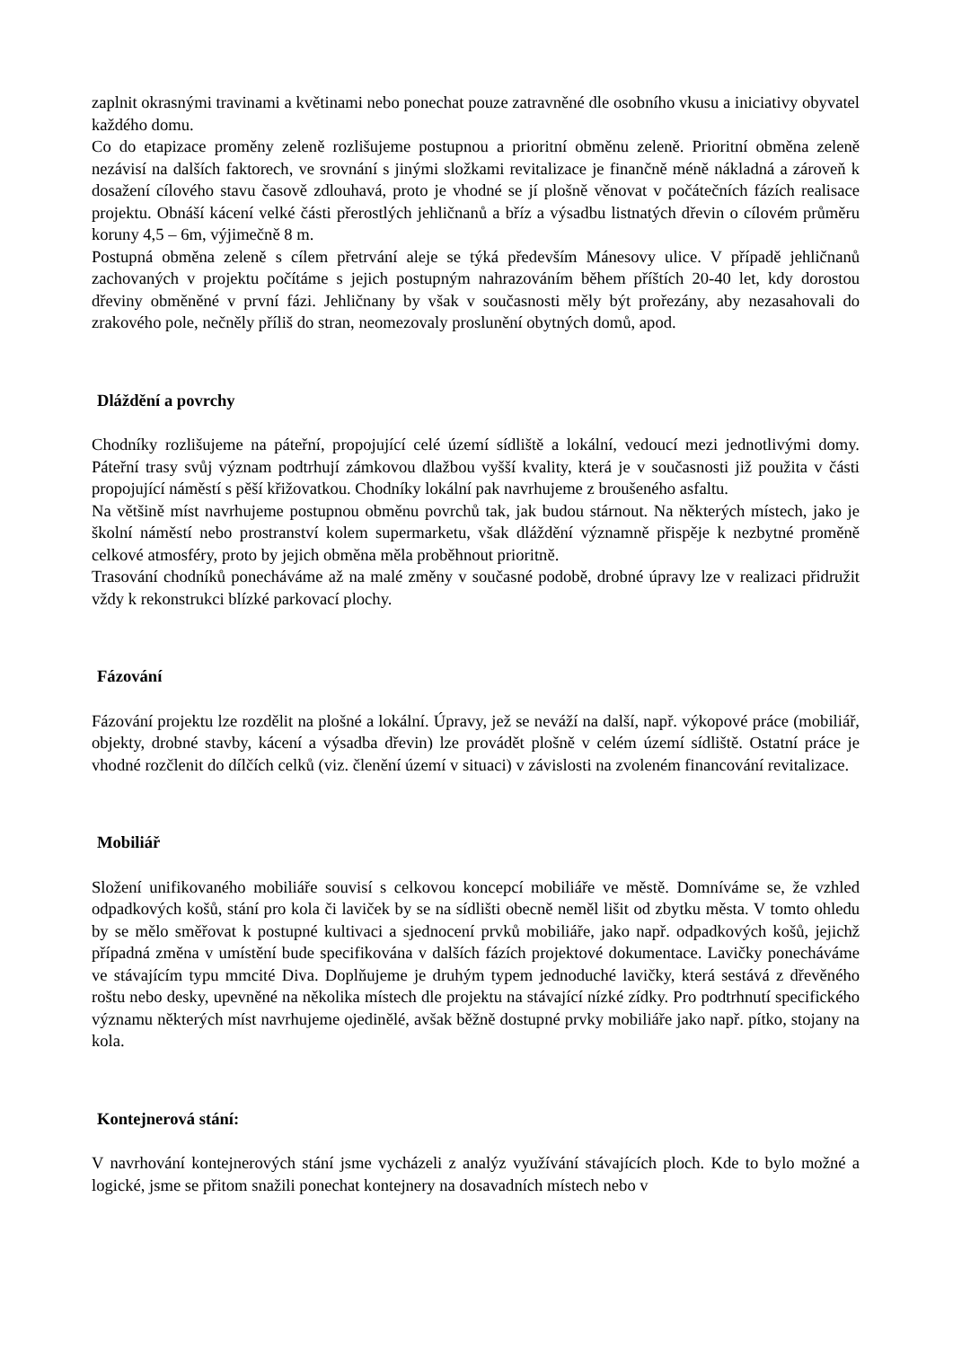zaplnit okrasnými travinami a květinami nebo ponechat pouze zatravněné dle osobního vkusu a iniciativy obyvatel každého domu.
Co do etapizace proměny zeleně rozlišujeme postupnou a prioritní obměnu zeleně. Prioritní obměna zeleně nezávisí na dalších faktorech, ve srovnání s jinými složkami revitalizace je finančně méně nákladná a zároveň k dosažení cílového stavu časově zdlouhavá, proto je vhodné se jí plošně věnovat v počátečních fázích realisace projektu. Obnáší kácení velké části přerostlých jehličnanů a bříz a výsadbu listnatých dřevin o cílovém průměru koruny 4,5 – 6m, výjimečně 8 m.
Postupná obměna zeleně s cílem přetrvání aleje se týká především Mánesovy ulice. V případě jehličnanů zachovaných v projektu počítáme s jejich postupným nahrazováním během příštích 20-40 let, kdy dorostou dřeviny obměněné v první fázi. Jehličnany by však v současnosti měly být prořezány, aby nezasahovali do zrakového pole, nečněly příliš do stran, neomezovaly proslunění obytných domů, apod.
Dláždění a povrchy
Chodníky rozlišujeme na páteřní, propojující celé území sídliště a lokální, vedoucí mezi jednotlivými domy. Páteřní trasy svůj význam podtrhují zámkovou dlažbou vyšší kvality, která je v současnosti již použita v části propojující náměstí s pěší křižovatkou. Chodníky lokální pak navrhujeme z broušeného asfaltu.
Na většině míst navrhujeme postupnou obměnu povrchů tak, jak budou stárnout. Na některých místech, jako je školní náměstí nebo prostranství kolem supermarketu, však dláždění významně přispěje k nezbytné proměně celkové atmosféry, proto by jejich obměna měla proběhnout prioritně.
Trasování chodníků ponecháváme až na malé změny v současné podobě, drobné úpravy lze v realizaci přidružit vždy k rekonstrukci blízké parkovací plochy.
Fázování
Fázování projektu lze rozdělit na plošné a lokální. Úpravy, jež se neváží na další, např. výkopové práce (mobiliář, objekty, drobné stavby, kácení a výsadba dřevin) lze provádět plošně v celém území sídliště. Ostatní práce je vhodné rozčlenit do dílčích celků (viz. členění území v situaci) v závislosti na zvoleném financování revitalizace.
Mobiliář
Složení unifikovaného mobiliáře souvisí s celkovou koncepcí mobiliáře ve městě. Domníváme se, že vzhled odpadkových košů, stání pro kola či laviček by se na sídlišti obecně neměl lišit od zbytku města. V tomto ohledu by se mělo směřovat k postupné kultivaci a sjednocení prvků mobiliáře, jako např. odpadkových košů, jejichž případná změna v umístění bude specifikována v dalších fázích projektové dokumentace. Lavičky ponecháváme ve stávajícím typu mmcité Diva. Doplňujeme je druhým typem jednoduché lavičky, která sestává z dřevěného roštu nebo desky, upevněné na několika místech dle projektu na stávající nízké zídky. Pro podtrhnutí specifického významu některých míst navrhujeme ojedinělé, avšak běžně dostupné prvky mobiliáře jako např. pítko, stojany na kola.
Kontejnerová stání:
V navrhování kontejnerových stání jsme vycházeli z analýz využívání stávajících ploch. Kde to bylo možné a logické, jsme se přitom snažili ponechat kontejnery na dosavadních místech nebo v